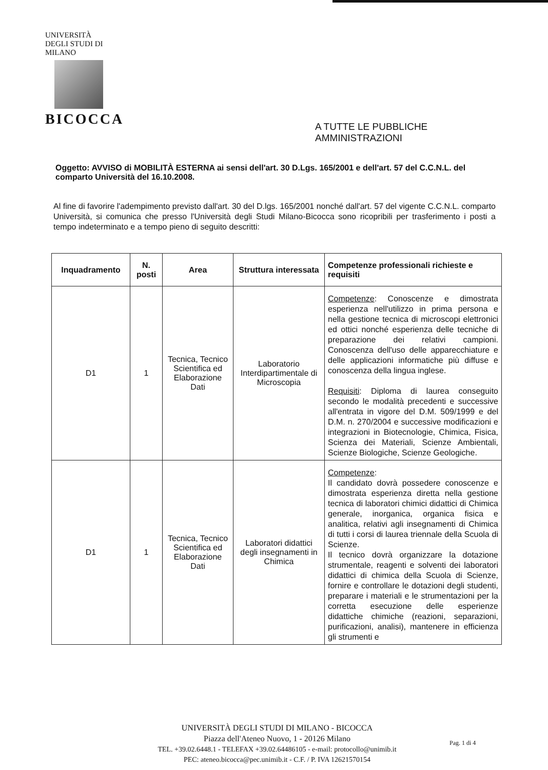UNIVERSITÀ DEGLI STUDI DI MILANO
BICOCCA
A TUTTE LE PUBBLICHE
AMMINISTRAZIONI
Oggetto: AVVISO di MOBILITÀ ESTERNA ai sensi dell'art. 30 D.Lgs. 165/2001 e dell'art. 57 del C.C.N.L. del comparto Università del 16.10.2008.
Al fine di favorire l'adempimento previsto dall'art. 30 del D.lgs. 165/2001 nonché dall'art. 57 del vigente C.C.N.L. comparto Università, si comunica che presso l'Università degli Studi Milano-Bicocca sono ricopribili per trasferimento i posti a tempo indeterminato e a tempo pieno di seguito descritti:
| Inquadramento | N. posti | Area | Struttura interessata | Competenze professionali richieste e requisiti |
| --- | --- | --- | --- | --- |
| D1 | 1 | Tecnica, Tecnico Scientifica ed Elaborazione Dati | Laboratorio Interdipartimentale di Microscopia | Competenze : Conoscenze e dimostrata esperienza nell'utilizzo in prima persona e nella gestione tecnica di microscopi elettronici ed ottici nonché esperienza delle tecniche di preparazione dei relativi campioni. Conoscenza dell'uso delle apparecchiature e delle applicazioni informatiche più diffuse e conoscenza della lingua inglese. Requisiti : Diploma di laurea conseguito secondo le modalità precedenti e successive all'entrata in vigore del D.M. 509/1999 e del D.M. n. 270/2004 e successive modificazioni e integrazioni in Biotecnologie, Chimica, Fisica, Scienza dei Materiali, Scienze Ambientali, Scienze Biologiche, Scienze Geologiche. |
| D1 | 1 | Tecnica, Tecnico Scientifica ed Elaborazione Dati | Laboratori didattici degli insegnamenti in Chimica | Competenze : Il candidato dovrà possedere conoscenze e dimostrata esperienza diretta nella gestione tecnica di laboratori chimici didattici di Chimica generale, inorganica, organica fisica e analitica, relativi agli insegnamenti di Chimica di tutti i corsi di laurea triennale della Scuola di Scienze. Il tecnico dovrà organizzare la dotazione strumentale, reagenti e solventi dei laboratori didattici di chimica della Scuola di Scienze, fornire e controllare le dotazioni degli studenti, preparare i materiali e le strumentazioni per la corretta esecuzione delle esperienze didattiche chimiche (reazioni, separazioni, purificazioni, analisi), mantenere in efficienza gli strumenti e |
UNIVERSITÀ DEGLI STUDI DI MILANO - BICOCCA
Piazza dell'Ateneo Nuovo, 1 - 20126 Milano
TEL. +39.02.6448.1 - TELEFAX +39.02.64486105 - e-mail: protocollo@unimib.it
PEC: ateneo.bicocca@pec.unimib.it - C.F. / P. IVA 12621570154
Pag. 1 di 4